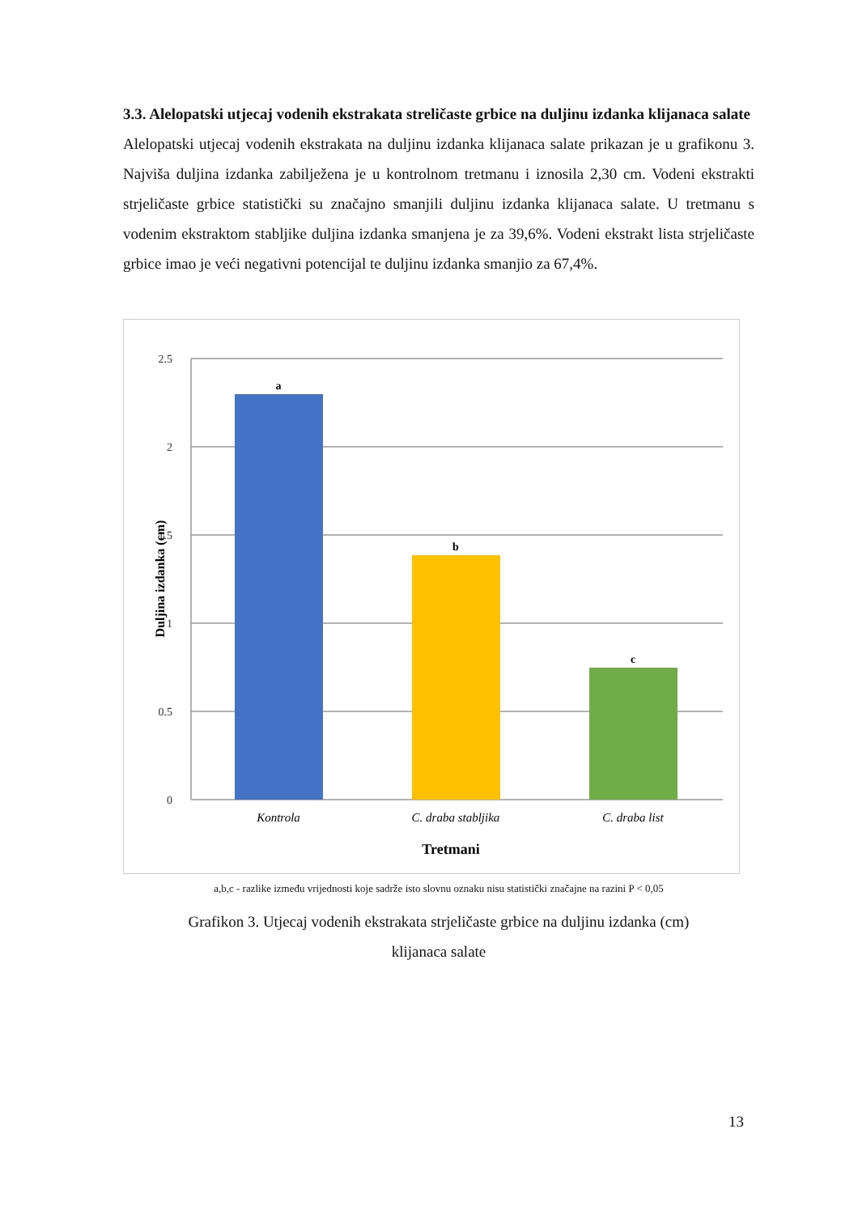3.3. Alelopatski utjecaj vodenih ekstrakata streličaste grbice na duljinu izdanka klijanaca salate
Alelopatski utjecaj vodenih ekstrakata na duljinu izdanka klijanaca salate prikazan je u grafikonu 3. Najviša duljina izdanka zabilježena je u kontrolnom tretmanu i iznosila 2,30 cm. Vodeni ekstrakti strjeličaste grbice statistički su značajno smanjili duljinu izdanka klijanaca salate. U tretmanu s vodenim ekstraktom stabljike duljina izdanka smanjena je za 39,6%. Vodeni ekstrakt lista strjeličaste grbice imao je veći negativni potencijal te duljinu izdanka smanjio za 67,4%.
2.5
2
1.5
1
0.5
0
a
b
c
Kontrola
C. draba stabljika
C. draba list
Tretmani
Duljina izdanka (cm)
a,b,c - razlike između vrijednosti koje sadrže isto slovnu oznaku nisu statistički značajne na razini P < 0,05
Grafikon 3. Utjecaj vodenih ekstrakata strjeličaste grbice na duljinu izdanka (cm)
klijanaca salate
13